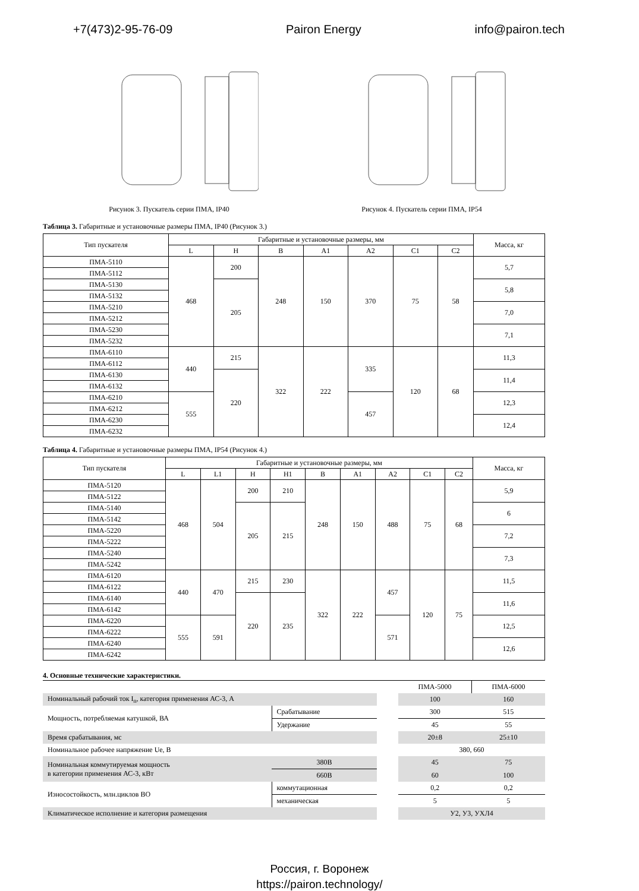+7(473)2-95-76-09 Pairon Energy info@pairon.tech
Рисунок 3. Пускатель серии ПМА, IP40
Рисунок 4. Пускатель серии ПМА, IP54
Таблица 3. Габаритные и установочные размеры ПМА, IP40 (Рисунок 3.)
| Тип пускателя | Габаритные и установочные размеры, мм | | | | | | | Масса, кг |
| --- | --- | --- | --- | --- | --- | --- | --- | --- |
| | L | H | B | A1 | A2 | C1 | C2 | |
| ПМА-5110 | 468 | 200 | 248 | 150 | 370 | 75 | 58 | 5,7 |
| ПМА-5112 | | | | | | | | |
| ПМА-5130 | | 205 | | | | | | 5,8 |
| ПМА-5132 | | | | | | | | |
| ПМА-5210 | | | | | | | | 7,0 |
| ПМА-5212 | | | | | | | | |
| ПМА-5230 | | | | | | | | 7,1 |
| ПМА-5232 | | | | | | | | |
| ПМА-6110 | 440 | 215 | 322 | 222 | 335 | 120 | 68 | 11,3 |
| ПМА-6112 | | | | | | | | |
| ПМА-6130 | | 220 | | | | | | 11,4 |
| ПМА-6132 | | | | | | | | |
| ПМА-6210 | 555 | | | | 457 | | | 12,3 |
| ПМА-6212 | | | | | | | | |
| ПМА-6230 | | | | | | | | 12,4 |
| ПМА-6232 | | | | | | | | |
Таблица 4. Габаритные и установочные размеры ПМА, IP54 (Рисунок 4.)
| Тип пускателя | Габаритные и установочные размеры, мм | | | | | | | | | Масса, кг |
| --- | --- | --- | --- | --- | --- | --- | --- | --- | --- | --- |
| | L | L1 | H | H1 | B | A1 | A2 | C1 | C2 | |
| ПМА-5120 | 468 | 504 | 200 | 210 | 248 | 150 | 488 | 75 | 68 | 5,9 |
| ПМА-5122 | | | | | | | | | | |
| ПМА-5140 | | | 205 | 215 | | | | | | 6 |
| ПМА-5142 | | | | | | | | | | |
| ПМА-5220 | | | | | | | | | | 7,2 |
| ПМА-5222 | | | | | | | | | | |
| ПМА-5240 | | | | | | | | | | 7,3 |
| ПМА-5242 | | | | | | | | | | |
| ПМА-6120 | 440 | 470 | 215 | 230 | 322 | 222 | 457 | 120 | 75 | 11,5 |
| ПМА-6122 | | | | | | | | | | |
| ПМА-6140 | | | 220 | 235 | | | | | | 11,6 |
| ПМА-6142 | | | | | | | | | | |
| ПМА-6220 | 555 | 591 | | | | | 571 | | | 12,5 |
| ПМА-6222 | | | | | | | | | | |
| ПМА-6240 | | | | | | | | | | 12,6 |
| ПМА-6242 | | | | | | | | | | |
4. Основные технические характеристики.
| | | | ПМА-5000 | ПМА-6000 |
| Номинальный рабочий ток I<sub>n</sub>, категория применения АС-3, А | | | 100 | 160 |
| Мощность, потребляемая катушкой, ВА | Срабатывание | | 300 | 515 |
| | Удержание | | 45 | 55 |
| Время срабатывания, мс | | | 20±8 | 25±10 |
| Номинальное рабочее напряжение Ue, В | | | 380, 660 | |
| Номинальная коммутируемая мощность в категории применения АС-3, кВт | 380В | | 45 | 75 |
| | 660В | | 60 | 100 |
| Износостойкость, млн.циклов ВО | коммутационная | | 0,2 | 0,2 |
| | механическая | | 5 | 5 |
| Климатическое исполнение и категория размещения | | | У2, У3, УХЛ4 | |
Россия, г. Воронеж
https://pairon.technology/